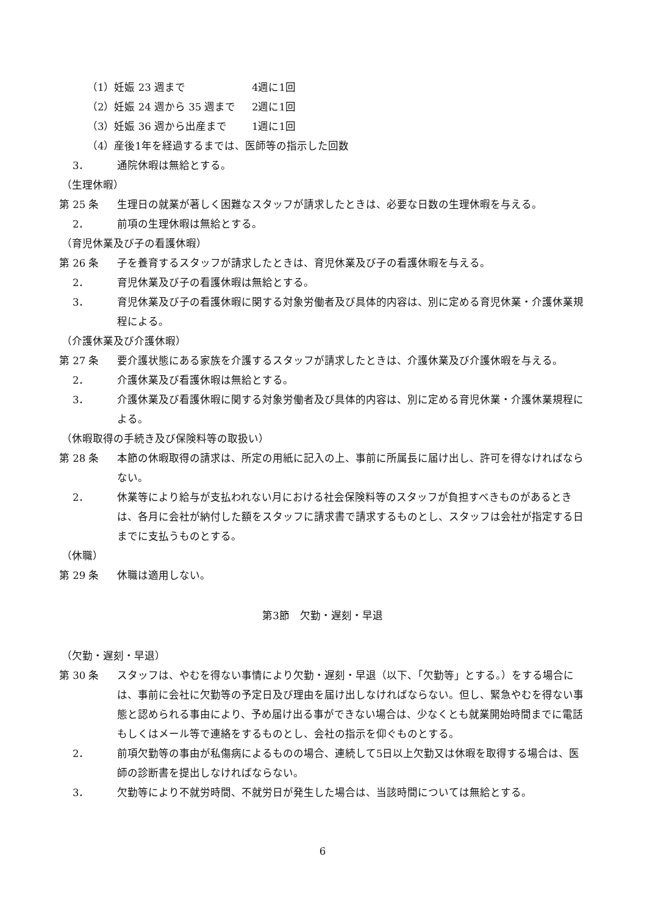（1）妊娠 23 週まで 4週に1回
（2）妊娠 24 週から 35 週まで 2週に1回
（3）妊娠 36 週から出産まで 1週に1回
（4）産後1年を経過するまでは、医師等の指示した回数
3． 通院休暇は無給とする。
（生理休暇）
第 25 条 生理日の就業が著しく困難なスタッフが請求したときは、必要な日数の生理休暇を与える。
2． 前項の生理休暇は無給とする。
（育児休業及び子の看護休暇）
第 26 条 子を養育するスタッフが請求したときは、育児休業及び子の看護休暇を与える。
2． 育児休業及び子の看護休暇は無給とする。
3． 育児休業及び子の看護休暇に関する対象労働者及び具体的内容は、別に定める育児休業・介護休業規程による。
（介護休業及び介護休暇）
第 27 条 要介護状態にある家族を介護するスタッフが請求したときは、介護休業及び介護休暇を与える。
2． 介護休業及び看護休暇は無給とする。
3． 介護休業及び看護休暇に関する対象労働者及び具体的内容は、別に定める育児休業・介護休業規程による。
（休暇取得の手続き及び保険料等の取扱い）
第 28 条 本節の休暇取得の請求は、所定の用紙に記入の上、事前に所属長に届け出し、許可を得なければならない。
2． 休業等により給与が支払われない月における社会保険料等のスタッフが負担すべきものがあるときは、各月に会社が納付した額をスタッフに請求書で請求するものとし、スタッフは会社が指定する日までに支払うものとする。
（休職）
第 29 条 休職は適用しない。
第3節　欠勤・遅刻・早退
（欠勤・遅刻・早退）
第 30 条 スタッフは、やむを得ない事情により欠勤・遅刻・早退（以下、「欠勤等」とする。）をする場合には、事前に会社に欠勤等の予定日及び理由を届け出しなければならない。但し、緊急やむを得ない事態と認められる事由により、予め届け出る事ができない場合は、少なくとも就業開始時間までに電話もしくはメール等で連絡をするものとし、会社の指示を仰ぐものとする。
2． 前項欠勤等の事由が私傷病によるものの場合、連続して5日以上欠勤又は休暇を取得する場合は、医師の診断書を提出しなければならない。
3． 欠勤等により不就労時間、不就労日が発生した場合は、当該時間については無給とする。
6